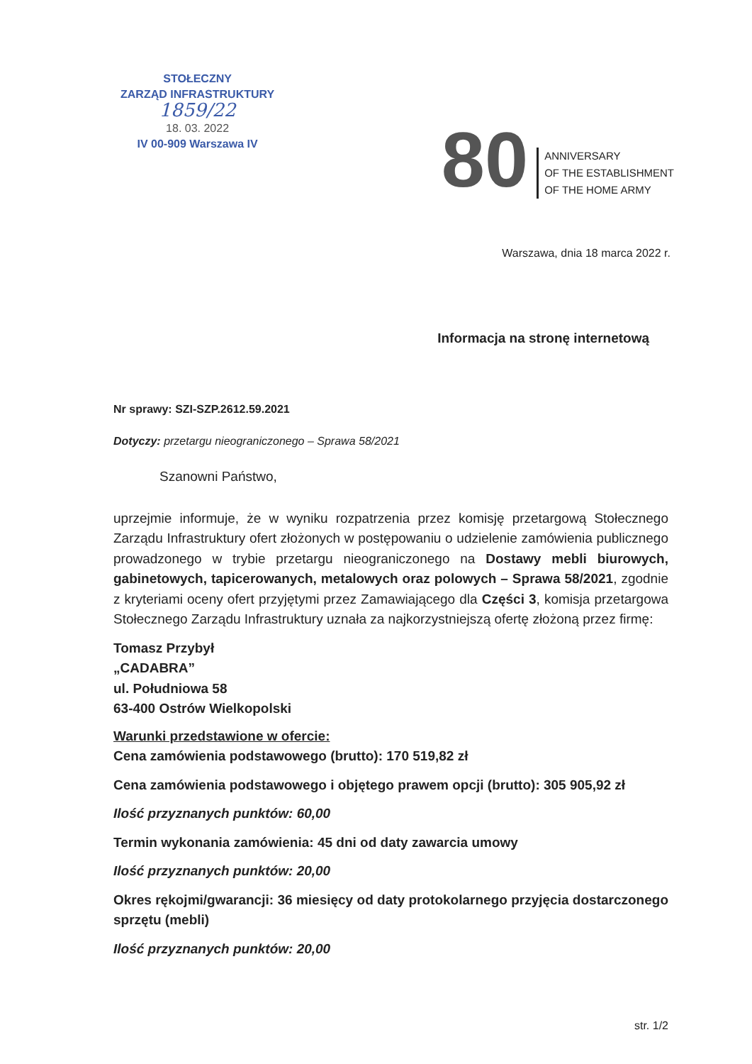STOŁECZNY
ZARZĄD INFRASTRUKTURY
1859/22
18. 03. 2022
IV 00-909 Warszawa IV
80
ANNIVERSARY
OF THE ESTABLISHMENT
OF THE HOME ARMY
Warszawa, dnia 18 marca 2022 r.
Informacja na stronę internetową
Nr sprawy: SZI-SZP.2612.59.2021
Dotyczy: przetargu nieograniczonego – Sprawa 58/2021
Szanowni Państwo,
uprzejmie informuje, że w wyniku rozpatrzenia przez komisję przetargową Stołecznego Zarządu Infrastruktury ofert złożonych w postępowaniu o udzielenie zamówienia publicznego prowadzonego w trybie przetargu nieograniczonego na Dostawy mebli biurowych, gabinetowych, tapicerowanych, metalowych oraz polowych – Sprawa 58/2021, zgodnie z kryteriami oceny ofert przyjętymi przez Zamawiającego dla Części 3, komisja przetargowa Stołecznego Zarządu Infrastruktury uznała za najkorzystniejszą ofertę złożoną przez firmę:
Tomasz Przybył
„CADABRA”
ul. Południowa 58
63-400 Ostrów Wielkopolski
Warunki przedstawione w ofercie:
Cena zamówienia podstawowego (brutto): 170 519,82 zł
Cena zamówienia podstawowego i objętego prawem opcji (brutto): 305 905,92 zł
Ilość przyznanych punktów: 60,00
Termin wykonania zamówienia: 45 dni od daty zawarcia umowy
Ilość przyznanych punktów: 20,00
Okres rękojmi/gwarancji: 36 miesięcy od daty protokolarnego przyjęcia dostarczonego sprzętu (mebli)
Ilość przyznanych punktów: 20,00
str. 1/2